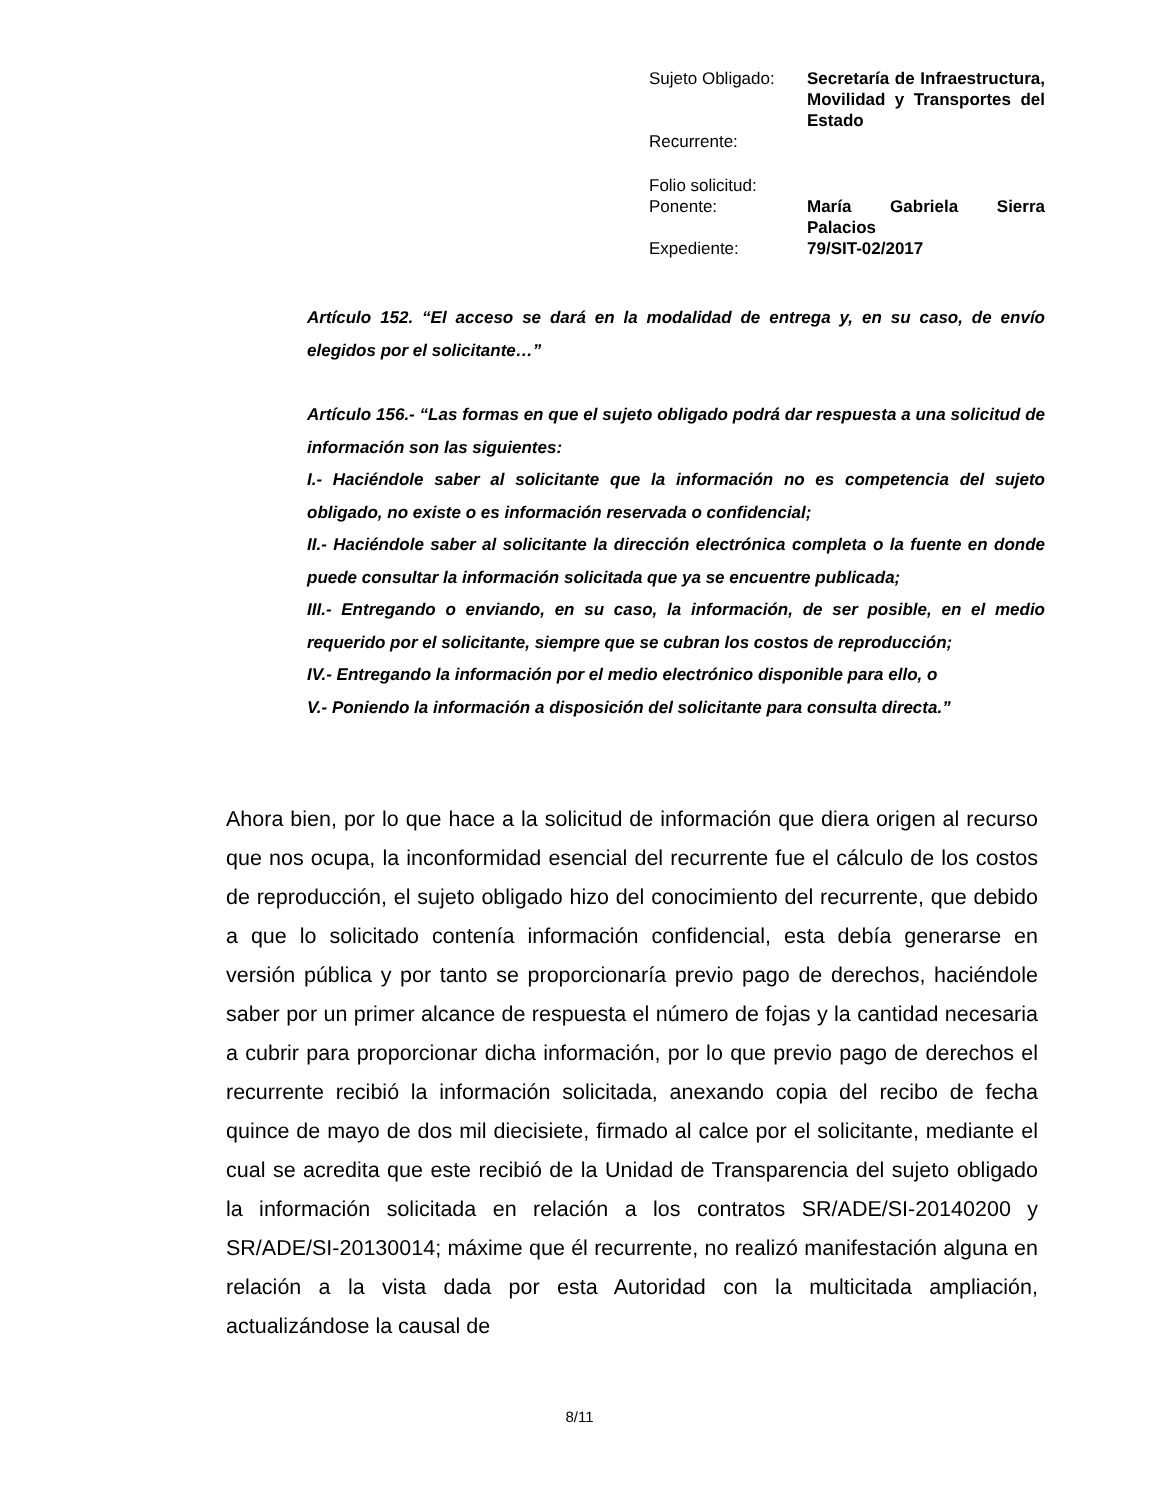| Sujeto Obligado: | Secretaría de Infraestructura, Movilidad y Transportes del Estado |
| Recurrente: | |
| Folio solicitud: | |
| Ponente: | María Gabriela Sierra Palacios |
| Expediente: | 79/SIT-02/2017 |
Artículo 152. “El acceso se dará en la modalidad de entrega y, en su caso, de envío elegidos por el solicitante…”
Artículo 156.- “Las formas en que el sujeto obligado podrá dar respuesta a una solicitud de información son las siguientes:
I.- Haciéndole saber al solicitante que la información no es competencia del sujeto obligado, no existe o es información reservada o confidencial;
II.- Haciéndole saber al solicitante la dirección electrónica completa o la fuente en donde puede consultar la información solicitada que ya se encuentre publicada;
III.- Entregando o enviando, en su caso, la información, de ser posible, en el medio requerido por el solicitante, siempre que se cubran los costos de reproducción;
IV.- Entregando la información por el medio electrónico disponible para ello, o
V.- Poniendo la información a disposición del solicitante para consulta directa.”
Ahora bien, por lo que hace a la solicitud de información que diera origen al recurso que nos ocupa, la inconformidad esencial del recurrente fue el cálculo de los costos de reproducción, el sujeto obligado hizo del conocimiento del recurrente, que debido a que lo solicitado contenía información confidencial, esta debía generarse en versión pública y por tanto se proporcionaría previo pago de derechos, haciéndole saber por un primer alcance de respuesta el número de fojas y la cantidad necesaria a cubrir para proporcionar dicha información, por lo que previo pago de derechos el recurrente recibió la información solicitada, anexando copia del recibo de fecha quince de mayo de dos mil diecisiete, firmado al calce por el solicitante, mediante el cual se acredita que este recibió de la Unidad de Transparencia del sujeto obligado la información solicitada en relación a los contratos SR/ADE/SI-20140200 y SR/ADE/SI-20130014; máxime que él recurrente, no realizó manifestación alguna en relación a la vista dada por esta Autoridad con la multicitada ampliación, actualizándose la causal de
8/11